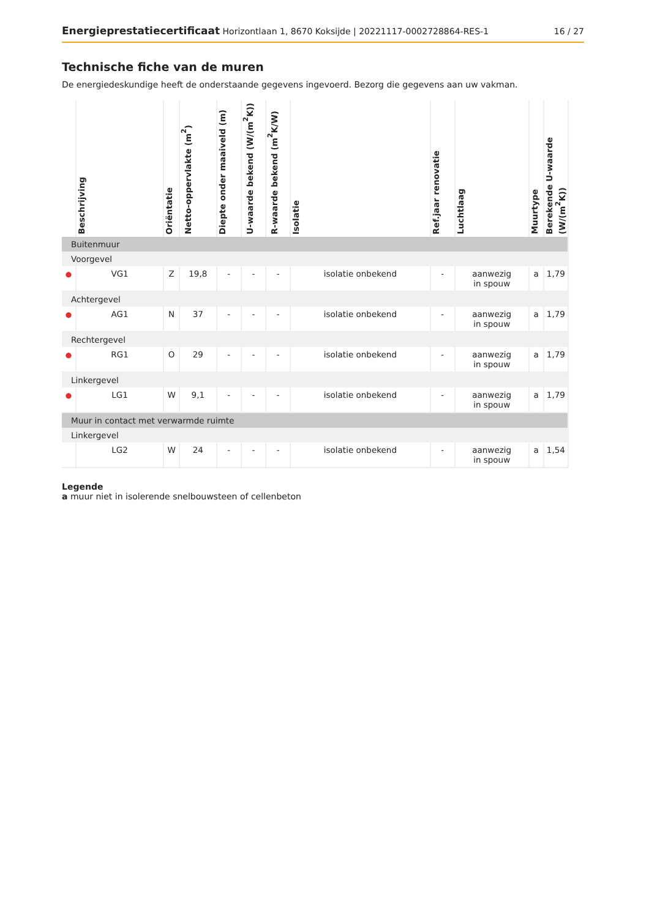Energieprestatiecertificaat Horizontlaan 1, 8670 Koksijde | 20221117-0002728864-RES-1 16 / 27
Technische fiche van de muren
De energiedeskundige heeft de onderstaande gegevens ingevoerd. Bezorg die gegevens aan uw vakman.
| | Beschrijving | Oriëntatie | Netto-oppervlakte (m<sup>2</sup>) | Diepte onder maaiveld (m) | U-waarde bekend (W/(m<sup>2</sup>K)) | R-waarde bekend (m<sup>2</sup>K/W) | Isolatie | Ref.jaar renovatie | Luchtlaag | Muurtype | Berekende U-waarde (W/(m<sup>2</sup>K)) |
| --- | --- | --- | --- | --- | --- | --- | --- | --- | --- | --- | --- |
| Buitenmuur | | | | | | | | | | | |
| Voorgevel | | | | | | | | | | | |
| ● | VG1 | Z | 19,8 | - | - | - | isolatie onbekend | - | aanwezig in spouw | a | 1,79 |
| Achtergevel | | | | | | | | | | | |
| ● | AG1 | N | 37 | - | - | - | isolatie onbekend | - | aanwezig in spouw | a | 1,79 |
| Rechtergevel | | | | | | | | | | | |
| ● | RG1 | O | 29 | - | - | - | isolatie onbekend | - | aanwezig in spouw | a | 1,79 |
| Linkergevel | | | | | | | | | | | |
| ● | LG1 | W | 9,1 | - | - | - | isolatie onbekend | - | aanwezig in spouw | a | 1,79 |
| Muur in contact met verwarmde ruimte | | | | | | | | | | | |
| Linkergevel | | | | | | | | | | | |
| | LG2 | W | 24 | - | - | - | isolatie onbekend | - | aanwezig in spouw | a | 1,54 |
Legende
a muur niet in isolerende snelbouwsteen of cellenbeton